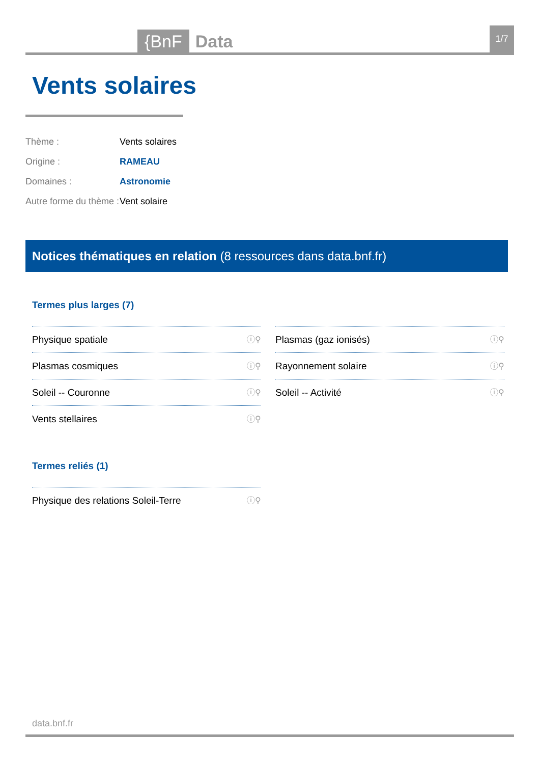{BnF Data 1/7
Vents solaires
Thème : Vents solaires
Origine : RAMEAU
Domaines : Astronomie
Autre forme du thème : Vent solaire
Notices thématiques en relation (8 ressources dans data.bnf.fr)
Termes plus larges (7)
Physique spatiale ⓘ⚲
Plasmas (gaz ionisés) ⓘ⚲
Plasmas cosmiques ⓘ⚲
Rayonnement solaire ⓘ⚲
Soleil -- Couronne ⓘ⚲
Soleil -- Activité ⓘ⚲
Vents stellaires ⓘ⚲
Termes reliés (1)
Physique des relations Soleil-Terre ⓘ⚲
data.bnf.fr